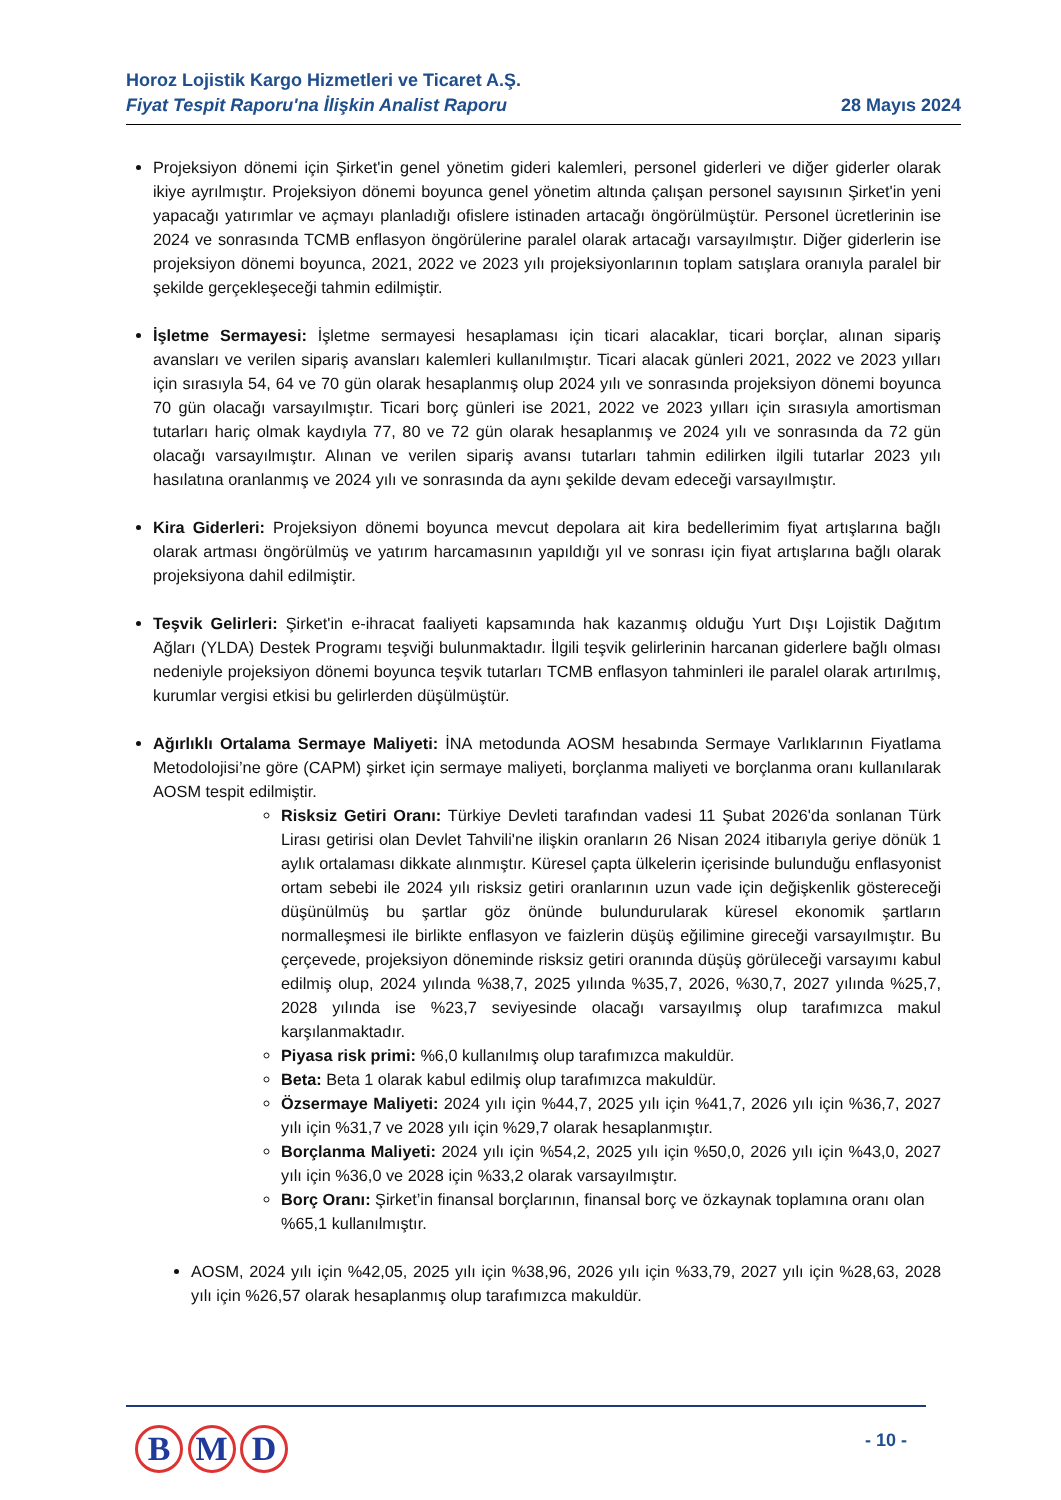Horoz Lojistik Kargo Hizmetleri ve Ticaret A.Ş.
Fiyat Tespit Raporu'na İlişkin Analist Raporu
28 Mayıs 2024
Projeksiyon dönemi için Şirket'in genel yönetim gideri kalemleri, personel giderleri ve diğer giderler olarak ikiye ayrılmıştır. Projeksiyon dönemi boyunca genel yönetim altında çalışan personel sayısının Şirket'in yeni yapacağı yatırımlar ve açmayı planladığı ofislere istinaden artacağı öngörülmüştür. Personel ücretlerinin ise 2024 ve sonrasında TCMB enflasyon öngörülerine paralel olarak artacağı varsayılmıştır. Diğer giderlerin ise projeksiyon dönemi boyunca, 2021, 2022 ve 2023 yılı projeksiyonlarının toplam satışlara oranıyla paralel bir şekilde gerçekleşeceği tahmin edilmiştir.
İşletme Sermayesi: İşletme sermayesi hesaplaması için ticari alacaklar, ticari borçlar, alınan sipariş avansları ve verilen sipariş avansları kalemleri kullanılmıştır. Ticari alacak günleri 2021, 2022 ve 2023 yılları için sırasıyla 54, 64 ve 70 gün olarak hesaplanmış olup 2024 yılı ve sonrasında projeksiyon dönemi boyunca 70 gün olacağı varsayılmıştır. Ticari borç günleri ise 2021, 2022 ve 2023 yılları için sırasıyla amortisman tutarları hariç olmak kaydıyla 77, 80 ve 72 gün olarak hesaplanmış ve 2024 yılı ve sonrasında da 72 gün olacağı varsayılmıştır. Alınan ve verilen sipariş avansı tutarları tahmin edilirken ilgili tutarlar 2023 yılı hasılatına oranlanmış ve 2024 yılı ve sonrasında da aynı şekilde devam edeceği varsayılmıştır.
Kira Giderleri: Projeksiyon dönemi boyunca mevcut depolara ait kira bedellerimim fiyat artışlarına bağlı olarak artması öngörülmüş ve yatırım harcamasının yapıldığı yıl ve sonrası için fiyat artışlarına bağlı olarak projeksiyona dahil edilmiştir.
Teşvik Gelirleri: Şirket'in e-ihracat faaliyeti kapsamında hak kazanmış olduğu Yurt Dışı Lojistik Dağıtım Ağları (YLDA) Destek Programı teşviği bulunmaktadır. İlgili teşvik gelirlerinin harcanan giderlere bağlı olması nedeniyle projeksiyon dönemi boyunca teşvik tutarları TCMB enflasyon tahminleri ile paralel olarak artırılmış, kurumlar vergisi etkisi bu gelirlerden düşülmüştür.
Ağırlıklı Ortalama Sermaye Maliyeti: İNA metodunda AOSM hesabında Sermaye Varlıklarının Fiyatlama Metodolojisi’ne göre (CAPM) şirket için sermaye maliyeti, borçlanma maliyeti ve borçlanma oranı kullanılarak AOSM tespit edilmiştir.
Risksiz Getiri Oranı: Türkiye Devleti tarafından vadesi 11 Şubat 2026'da sonlanan Türk Lirası getirisi olan Devlet Tahvili'ne ilişkin oranların 26 Nisan 2024 itibarıyla geriye dönük 1 aylık ortalaması dikkate alınmıştır. Küresel çapta ülkelerin içerisinde bulunduğu enflasyonist ortam sebebi ile 2024 yılı risksiz getiri oranlarının uzun vade için değişkenlik göstereceği düşünülmüş bu şartlar göz önünde bulundurularak küresel ekonomik şartların normalleşmesi ile birlikte enflasyon ve faizlerin düşüş eğilimine gireceği varsayılmıştır. Bu çerçevede, projeksiyon döneminde risksiz getiri oranında düşüş görüleceği varsayımı kabul edilmiş olup, 2024 yılında %38,7, 2025 yılında %35,7, 2026, %30,7, 2027 yılında %25,7, 2028 yılında ise %23,7 seviyesinde olacağı varsayılmış olup tarafımızca makul karşılanmaktadır.
Piyasa risk primi: %6,0 kullanılmış olup tarafımızca makuldür.
Beta: Beta 1 olarak kabul edilmiş olup tarafımızca makuldür.
Özsermaye Maliyeti: 2024 yılı için %44,7, 2025 yılı için %41,7, 2026 yılı için %36,7, 2027 yılı için %31,7 ve 2028 yılı için %29,7 olarak hesaplanmıştır.
Borçlanma Maliyeti: 2024 yılı için %54,2, 2025 yılı için %50,0, 2026 yılı için %43,0, 2027 yılı için %36,0 ve 2028 için %33,2 olarak varsayılmıştır.
Borç Oranı: Şirket’in finansal borçlarının, finansal borç ve özkaynak toplamına oranı olan %65,1 kullanılmıştır.
AOSM, 2024 yılı için %42,05, 2025 yılı için %38,96, 2026 yılı için %33,79, 2027 yılı için %28,63, 2028 yılı için %26,57 olarak hesaplanmış olup tarafımızca makuldür.
B M D - 10 -